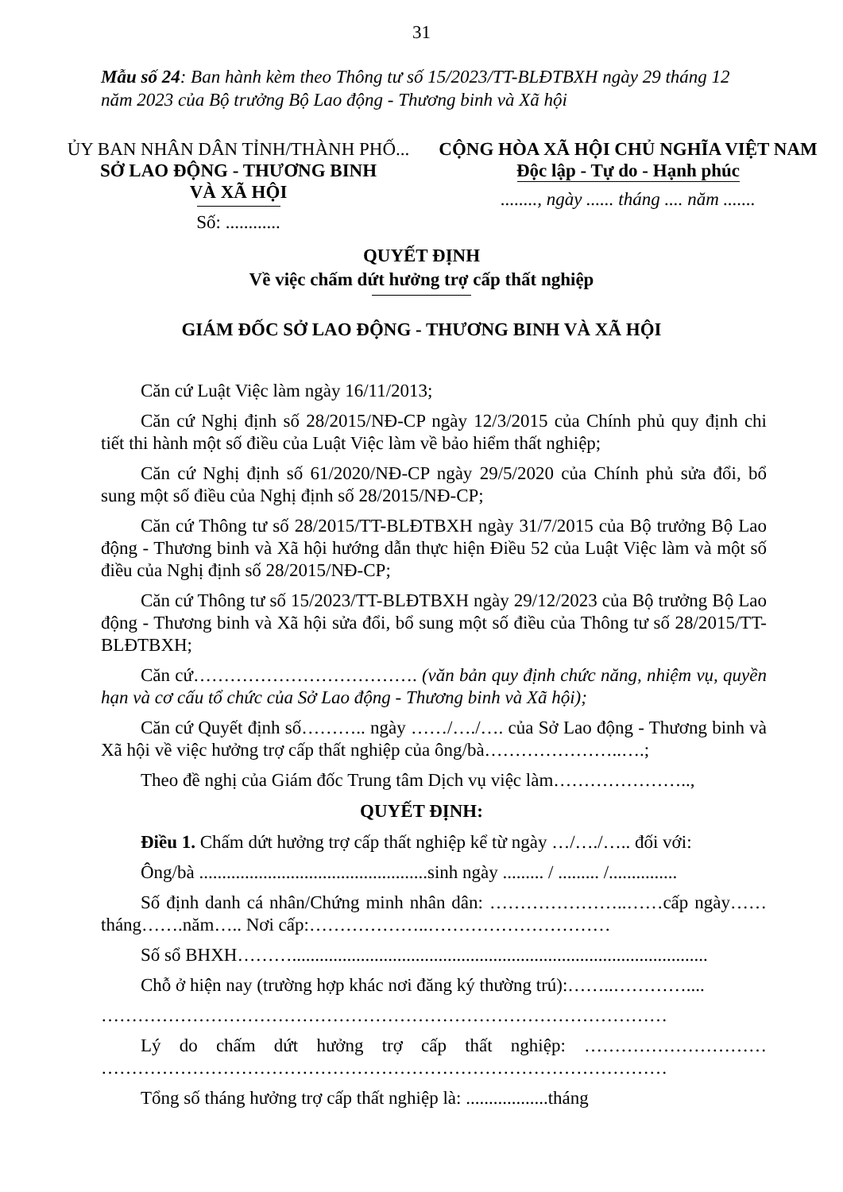31
Mẫu số 24: Ban hành kèm theo Thông tư số 15/2023/TT-BLĐTBXH ngày 29 tháng 12 năm 2023 của Bộ trưởng Bộ Lao động - Thương binh và Xã hội
ỦY BAN NHÂN DÂN TỈNH/THÀNH PHỐ...
SỞ LAO ĐỘNG - THƯƠNG BINH
VÀ XÃ HỘI
Số: ............
CỘNG HÒA XÃ HỘI CHỦ NGHĨA VIỆT NAM
Độc lập - Tự do - Hạnh phúc
........, ngày ...... tháng .... năm .......
QUYẾT ĐỊNH
Về việc chấm dứt hưởng trợ cấp thất nghiệp
GIÁM ĐỐC SỞ LAO ĐỘNG - THƯƠNG BINH VÀ XÃ HỘI
Căn cứ Luật Việc làm ngày 16/11/2013;
Căn cứ Nghị định số 28/2015/NĐ-CP ngày 12/3/2015 của Chính phủ quy định chi tiết thi hành một số điều của Luật Việc làm về bảo hiểm thất nghiệp;
Căn cứ Nghị định số 61/2020/NĐ-CP ngày 29/5/2020 của Chính phủ sửa đổi, bổ sung một số điều của Nghị định số 28/2015/NĐ-CP;
Căn cứ Thông tư số 28/2015/TT-BLĐTBXH ngày 31/7/2015 của Bộ trưởng Bộ Lao động - Thương binh và Xã hội hướng dẫn thực hiện Điều 52 của Luật Việc làm và một số điều của Nghị định số 28/2015/NĐ-CP;
Căn cứ Thông tư số 15/2023/TT-BLĐTBXH ngày 29/12/2023 của Bộ trưởng Bộ Lao động - Thương binh và Xã hội sửa đổi, bổ sung một số điều của Thông tư số 28/2015/TT-BLĐTBXH;
Căn cứ………………………………. (văn bản quy định chức năng, nhiệm vụ, quyền hạn và cơ cấu tổ chức của Sở Lao động - Thương binh và Xã hội);
Căn cứ Quyết định số……….. ngày ……/…./…. của Sở Lao động - Thương binh và Xã hội về việc hưởng trợ cấp thất nghiệp của ông/bà…………………..….;
Theo đề nghị của Giám đốc Trung tâm Dịch vụ việc làm…………………..,
QUYẾT ĐỊNH:
Điều 1. Chấm dứt hưởng trợ cấp thất nghiệp kể từ ngày …/…./….. đối với:
Ông/bà ..................................................sinh ngày ......... / ......... /...............
Số định danh cá nhân/Chứng minh nhân dân: …………………..……cấp ngày……tháng…….năm….. Nơi cấp:………………..…………………………
Số sổ BHXH………...........................................................................................
Chỗ ở hiện nay (trường hợp khác nơi đăng ký thường trú):……..…………....
…………………………………………………………………………………
Lý do chấm dứt hưởng trợ cấp thất nghiệp: ………………………… …………………………………………………………………………………
Tổng số tháng hưởng trợ cấp thất nghiệp là: ..................tháng